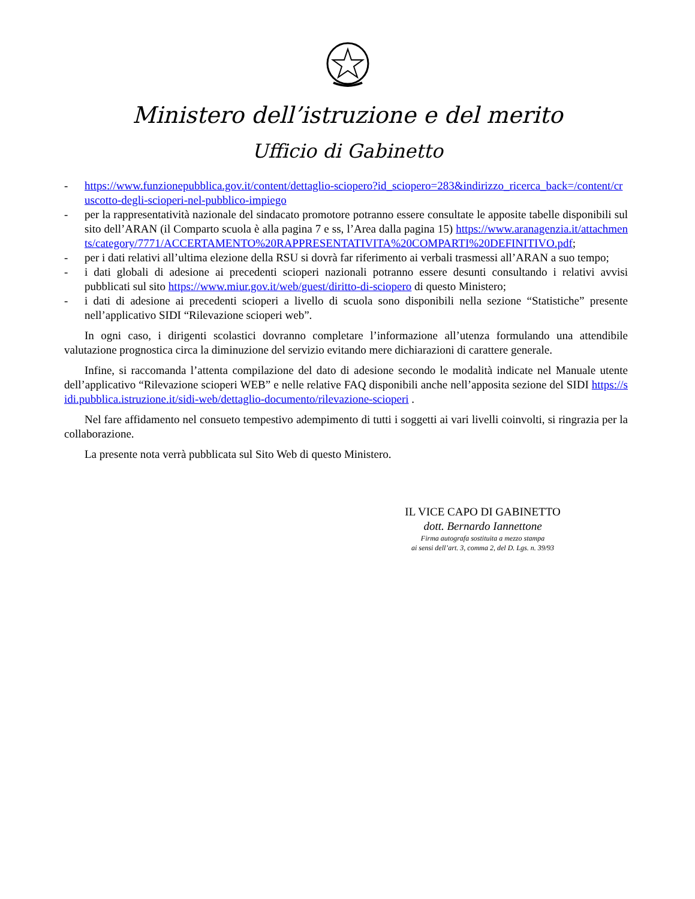Ministero dell’istruzione e del merito
Ufficio di Gabinetto
- https://www.funzionepubblica.gov.it/content/dettaglio-sciopero?id_sciopero=283&indirizzo_ricerca_back=/content/cruscotto-degli-scioperi-nel-pubblico-impiego
- per la rappresentatività nazionale del sindacato promotore potranno essere consultate le apposite tabelle disponibili sul sito dell’ARAN (il Comparto scuola è alla pagina 7 e ss, l’Area dalla pagina 15) https://www.aranagenzia.it/attachments/category/7771/ACCERTAMENTO%20RAPPRESENTATIVITA%20COMPARTI%20DEFINITIVO.pdf;
- per i dati relativi all’ultima elezione della RSU si dovrà far riferimento ai verbali trasmessi all’ARAN a suo tempo;
- i dati globali di adesione ai precedenti scioperi nazionali potranno essere desunti consultando i relativi avvisi pubblicati sul sito https://www.miur.gov.it/web/guest/diritto-di-sciopero di questo Ministero;
- i dati di adesione ai precedenti scioperi a livello di scuola sono disponibili nella sezione “Statistiche” presente nell’applicativo SIDI “Rilevazione scioperi web”.
In ogni caso, i dirigenti scolastici dovranno completare l’informazione all’utenza formulando una attendibile valutazione prognostica circa la diminuzione del servizio evitando mere dichiarazioni di carattere generale.
Infine, si raccomanda l’attenta compilazione del dato di adesione secondo le modalità indicate nel Manuale utente dell’applicativo “Rilevazione scioperi WEB” e nelle relative FAQ disponibili anche nell’apposita sezione del SIDI https://sidi.pubblica.istruzione.it/sidi-web/dettaglio-documento/rilevazione-scioperi .
Nel fare affidamento nel consueto tempestivo adempimento di tutti i soggetti ai vari livelli coinvolti, si ringrazia per la collaborazione.
La presente nota verrà pubblicata sul Sito Web di questo Ministero.
IL VICE CAPO DI GABINETTO
dott. Bernardo Iannettone
Firma autografa sostituita a mezzo stampa
ai sensi dell’art. 3, comma 2, del D. Lgs. n. 39/93